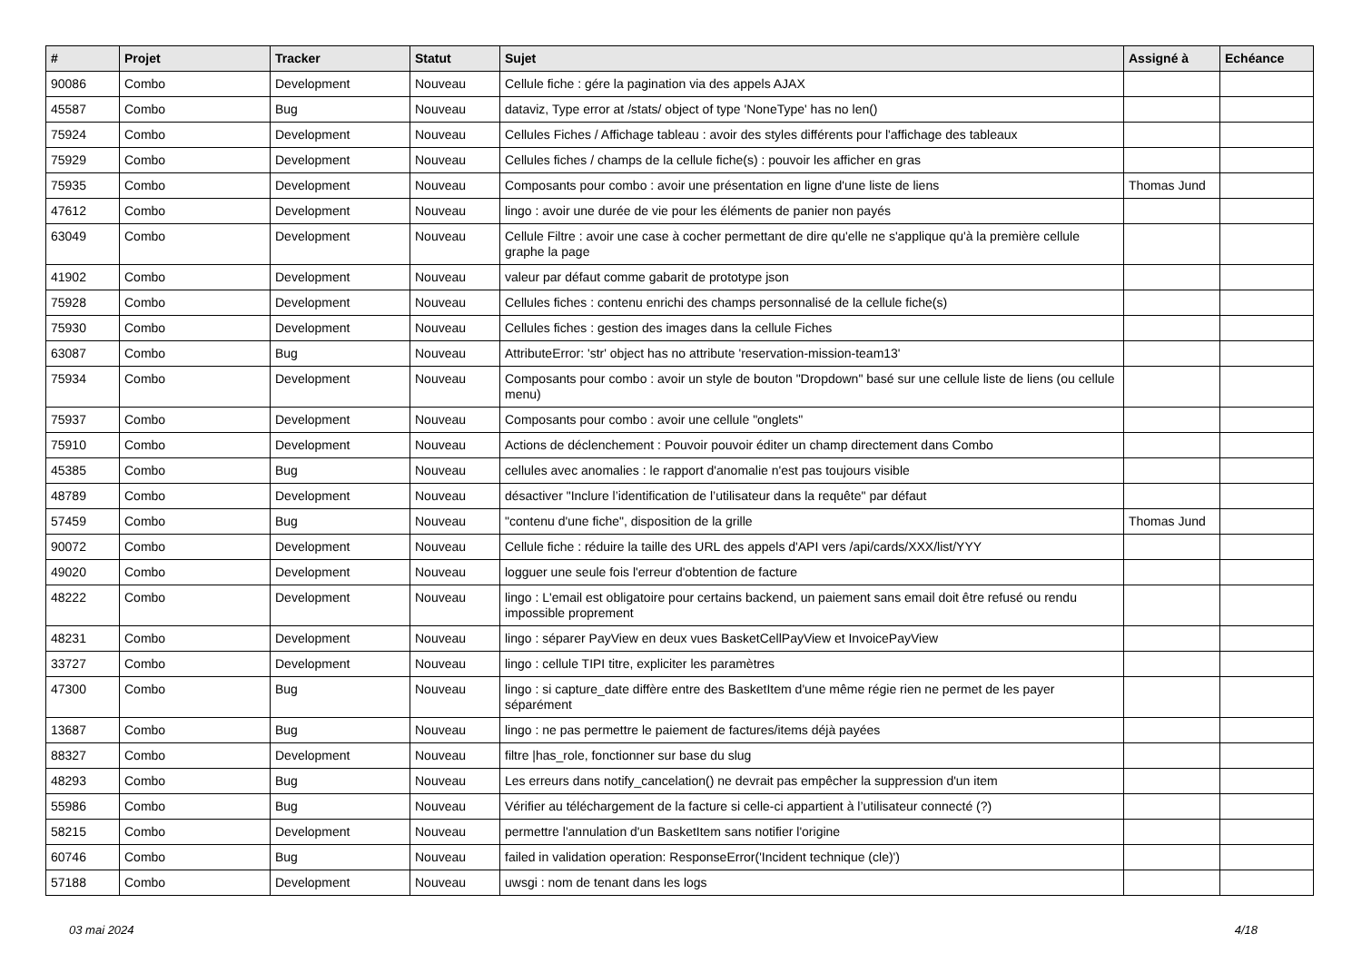| # | Projet | Tracker | Statut | Sujet | Assigné à | Echéance |
| --- | --- | --- | --- | --- | --- | --- |
| 90086 | Combo | Development | Nouveau | Cellule fiche : gére la pagination via des appels AJAX | | |
| 45587 | Combo | Bug | Nouveau | dataviz, Type error at /stats/ object of type 'NoneType' has no len() | | |
| 75924 | Combo | Development | Nouveau | Cellules Fiches / Affichage tableau : avoir des styles différents pour l'affichage des tableaux | | |
| 75929 | Combo | Development | Nouveau | Cellules fiches / champs de la cellule fiche(s) : pouvoir les afficher en gras | | |
| 75935 | Combo | Development | Nouveau | Composants pour combo : avoir une présentation en ligne d'une liste de liens | Thomas Jund | |
| 47612 | Combo | Development | Nouveau | lingo : avoir une durée de vie pour les éléments de panier non payés | | |
| 63049 | Combo | Development | Nouveau | Cellule Filtre : avoir une case à cocher permettant de dire qu'elle ne s'applique qu'à la première cellule graphe la page | | |
| 41902 | Combo | Development | Nouveau | valeur par défaut comme gabarit de prototype json | | |
| 75928 | Combo | Development | Nouveau | Cellules fiches : contenu enrichi des champs personnalisé de la cellule fiche(s) | | |
| 75930 | Combo | Development | Nouveau | Cellules fiches : gestion des images dans la cellule Fiches | | |
| 63087 | Combo | Bug | Nouveau | AttributeError: 'str' object has no attribute 'reservation-mission-team13' | | |
| 75934 | Combo | Development | Nouveau | Composants pour combo : avoir un style de bouton "Dropdown" basé sur une cellule liste de liens (ou cellule menu) | | |
| 75937 | Combo | Development | Nouveau | Composants pour combo : avoir une cellule "onglets" | | |
| 75910 | Combo | Development | Nouveau | Actions de déclenchement : Pouvoir pouvoir éditer un champ directement dans Combo | | |
| 45385 | Combo | Bug | Nouveau | cellules avec anomalies : le rapport d'anomalie n'est pas toujours visible | | |
| 48789 | Combo | Development | Nouveau | désactiver "Inclure l’identification de l’utilisateur dans la requête" par défaut | | |
| 57459 | Combo | Bug | Nouveau | "contenu d'une fiche", disposition de la grille | Thomas Jund | |
| 90072 | Combo | Development | Nouveau | Cellule fiche : réduire la taille des URL des appels d'API vers /api/cards/XXX/list/YYY | | |
| 49020 | Combo | Development | Nouveau | logguer une seule fois l'erreur d'obtention de facture | | |
| 48222 | Combo | Development | Nouveau | lingo : L'email est obligatoire pour certains backend, un paiement sans email doit être refusé ou rendu impossible proprement | | |
| 48231 | Combo | Development | Nouveau | lingo : séparer PayView en deux vues BasketCellPayView et InvoicePayView | | |
| 33727 | Combo | Development | Nouveau | lingo : cellule TIPI titre, expliciter les paramètres | | |
| 47300 | Combo | Bug | Nouveau | lingo : si capture_date diffère entre des BasketItem d'une même régie rien ne permet de les payer séparément | | |
| 13687 | Combo | Bug | Nouveau | lingo : ne pas permettre le paiement de factures/items déjà payées | | |
| 88327 | Combo | Development | Nouveau | filtre /has_role, fonctionner sur base du slug | | |
| 48293 | Combo | Bug | Nouveau | Les erreurs dans notify_cancelation() ne devrait pas empêcher la suppression d'un item | | |
| 55986 | Combo | Bug | Nouveau | Vérifier au téléchargement de la facture si celle-ci appartient à l’utilisateur connecté (?) | | |
| 58215 | Combo | Development | Nouveau | permettre l'annulation d'un BasketItem sans notifier l'origine | | |
| 60746 | Combo | Bug | Nouveau | failed in validation operation: ResponseError('Incident technique (cle)') | | |
| 57188 | Combo | Development | Nouveau | uwsgi : nom de tenant dans les logs | | |
03 mai 2024 4/18